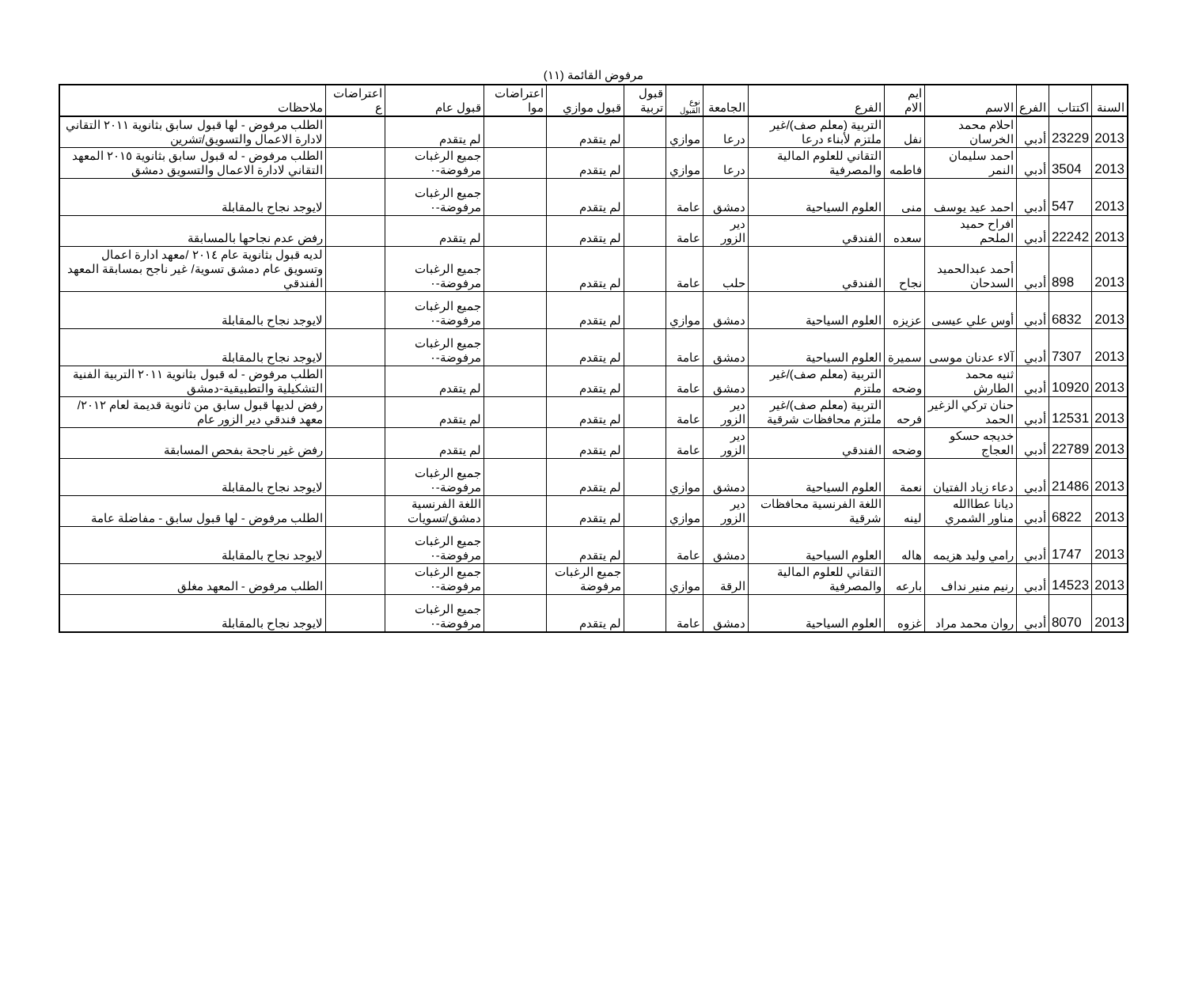مرفوض القائمة (١١)
| السنة | اكتتاب | الفرع | الاسم | ايم الام | الفرع | الجامعة | نوع القبول | قبول تربية | قبول موازي | اعتراضات موا | قبول عام | اعتراضات ع | ملاحظات |
| --- | --- | --- | --- | --- | --- | --- | --- | --- | --- | --- | --- | --- | --- |
| 2013 | 23229 | أدبي | احلام محمد الخرسان | نفل | التربية (معلم صف)/غير ملتزم لأبناء درعا | درعا | موازي | | لم يتقدم | | لم يتقدم | | الطلب مرفوض - لها قبول سابق بثانوية ٢٠١١ التقاني لادارة الاعمال والتسويق/تشرين |
| 2013 | 3504 | أدبي | احمد سليمان النمر | فاطمه | التقاني للعلوم المالية والمصرفية | درعا | موازي | | لم يتقدم | | جميع الرغبات مرفوضة-٠ | | الطلب مرفوض - له قبول سابق بثانوية ٢٠١٥ المعهد التقاني لادارة الاعمال والتسويق دمشق |
| 2013 | 547 | أدبي | احمد عيد يوسف | منى | العلوم السياحية | دمشق | عامة | | لم يتقدم | | جميع الرغبات مرفوضة-٠ | | لايوجد نجاح بالمقابلة |
| 2013 | 22242 | أدبي | افراح حميد الملحم | سعده | الفندقي | دير الزور | عامة | | لم يتقدم | | لم يتقدم | | رفض عدم نجاحها بالمسابقة |
| 2013 | 898 | أدبي | أحمد عبدالحميد السدحان | نجاح | الفندقي | حلب | عامة | | لم يتقدم | | جميع الرغبات مرفوضة-٠ | | لديه قبول بثانوية عام ٢٠١٤ /معهد ادارة اعمال وتسويق عام دمشق تسوية/ غير ناجح بمسابقة المعهد الفندقي |
| 2013 | 6832 | أدبي | أوس علي عيسى | عزيزه | العلوم السياحية | دمشق | موازي | | لم يتقدم | | جميع الرغبات مرفوضة-٠ | | لايوجد نجاح بالمقابلة |
| 2013 | 7307 | أدبي | آلاء عدنان موسى | سميرة | العلوم السياحية | دمشق | عامة | | لم يتقدم | | جميع الرغبات مرفوضة-٠ | | لايوجد نجاح بالمقابلة |
| 2013 | 10920 | أدبي | ثنيه محمد الطارش | وضحه | التربية (معلم صف)/غير ملتزم | دمشق | عامة | | لم يتقدم | | لم يتقدم | | الطلب مرفوض - له قبول بثانوية ٢٠١١ التربية الفنية التشكيلية والتطبيقية-دمشق |
| 2013 | 12531 | أدبي | حنان تركي الزغير الحمد | فرحه | التربية (معلم صف)/غير ملتزم محافظات شرقية | دير الزور | عامة | | لم يتقدم | | لم يتقدم | | رفض لديها قبول سابق من ثانوية قديمة لعام ٢٠١٢/معهد فندقي دير الزور عام |
| 2013 | 22789 | أدبي | خديجه حسكو العجاج | وضحه | الفندقي | دير الزور | عامة | | لم يتقدم | | لم يتقدم | | رفض غير ناجحة بفحص المسابقة |
| 2013 | 21486 | أدبي | دعاء زياد الفتيان | نعمة | العلوم السياحية | دمشق | موازي | | لم يتقدم | | جميع الرغبات مرفوضة-٠ | | لايوجد نجاح بالمقابلة |
| 2013 | 6822 | أدبي | ديانا عطاالله مناور الشمري | لينه | اللغة الفرنسية محافظات شرقية | دير الزور | موازي | | لم يتقدم | | اللغة الفرنسية دمشق/تسويات | | الطلب مرفوض - لها قبول سابق - مفاضلة عامة |
| 2013 | 1747 | أدبي | رامي وليد هزيمه | هاله | العلوم السياحية | دمشق | عامة | | لم يتقدم | | جميع الرغبات مرفوضة-٠ | | لايوجد نجاح بالمقابلة |
| 2013 | 14523 | أدبي | رنيم منير نداف | بارعه | التقاني للعلوم المالية والمصرفية | الرقة | موازي | | جميع الرغبات مرفوضة | | جميع الرغبات مرفوضة-٠ | | الطلب مرفوض - المعهد مغلق |
| 2013 | 8070 | أدبي | روان محمد مراد | غزوه | العلوم السياحية | دمشق | عامة | | لم يتقدم | | جميع الرغبات مرفوضة-٠ | | لايوجد نجاح بالمقابلة |